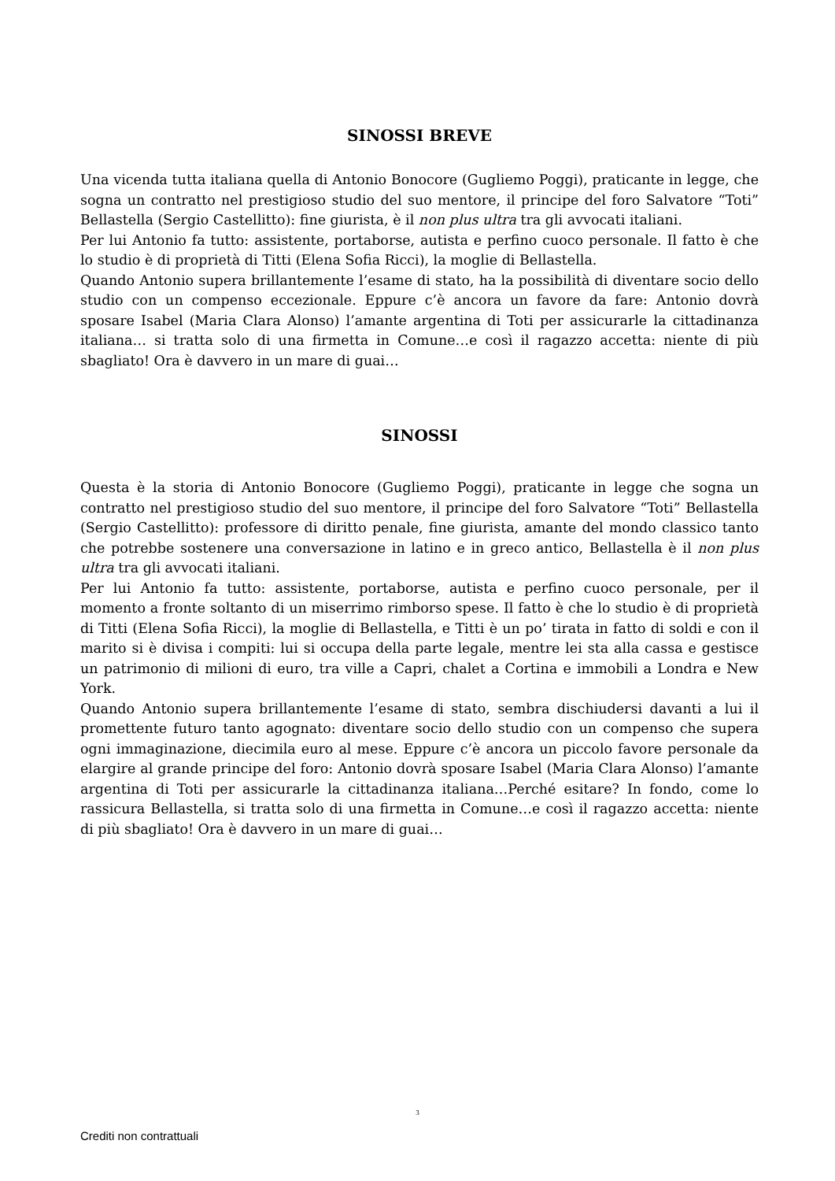SINOSSI BREVE
Una vicenda tutta italiana quella di Antonio Bonocore (Gugliemo Poggi), praticante in legge, che sogna un contratto nel prestigioso studio del suo mentore, il principe del foro Salvatore “Toti” Bellastella (Sergio Castellitto): fine giurista, è il non plus ultra tra gli avvocati italiani.
Per lui Antonio fa tutto: assistente, portaborse, autista e perfino cuoco personale. Il fatto è che lo studio è di proprietà di Titti (Elena Sofia Ricci), la moglie di Bellastella.
Quando Antonio supera brillantemente l’esame di stato, ha la possibilità di diventare socio dello studio con un compenso eccezionale. Eppure c’è ancora un favore da fare: Antonio dovrà sposare Isabel (Maria Clara Alonso) l’amante argentina di Toti per assicurarle la cittadinanza italiana… si tratta solo di una firmetta in Comune…e così il ragazzo accetta: niente di più sbagliato! Ora è davvero in un mare di guai…
SINOSSI
Questa è la storia di Antonio Bonocore (Gugliemo Poggi), praticante in legge che sogna un contratto nel prestigioso studio del suo mentore, il principe del foro Salvatore “Toti” Bellastella (Sergio Castellitto): professore di diritto penale, fine giurista, amante del mondo classico tanto che potrebbe sostenere una conversazione in latino e in greco antico, Bellastella è il non plus ultra tra gli avvocati italiani.
Per lui Antonio fa tutto: assistente, portaborse, autista e perfino cuoco personale, per il momento a fronte soltanto di un miserrimo rimborso spese. Il fatto è che lo studio è di proprietà di Titti (Elena Sofia Ricci), la moglie di Bellastella, e Titti è un po’ tirata in fatto di soldi e con il marito si è divisa i compiti: lui si occupa della parte legale, mentre lei sta alla cassa e gestisce un patrimonio di milioni di euro, tra ville a Capri, chalet a Cortina e immobili a Londra e New York.
Quando Antonio supera brillantemente l’esame di stato, sembra dischiudersi davanti a lui il promettente futuro tanto agognato: diventare socio dello studio con un compenso che supera ogni immaginazione, diecimila euro al mese. Eppure c’è ancora un piccolo favore personale da elargire al grande principe del foro: Antonio dovrà sposare Isabel (Maria Clara Alonso) l’amante argentina di Toti per assicurarle la cittadinanza italiana…Perché esitare? In fondo, come lo rassicura Bellastella, si tratta solo di una firmetta in Comune…e così il ragazzo accetta: niente di più sbagliato! Ora è davvero in un mare di guai…
3
Crediti non contrattuali